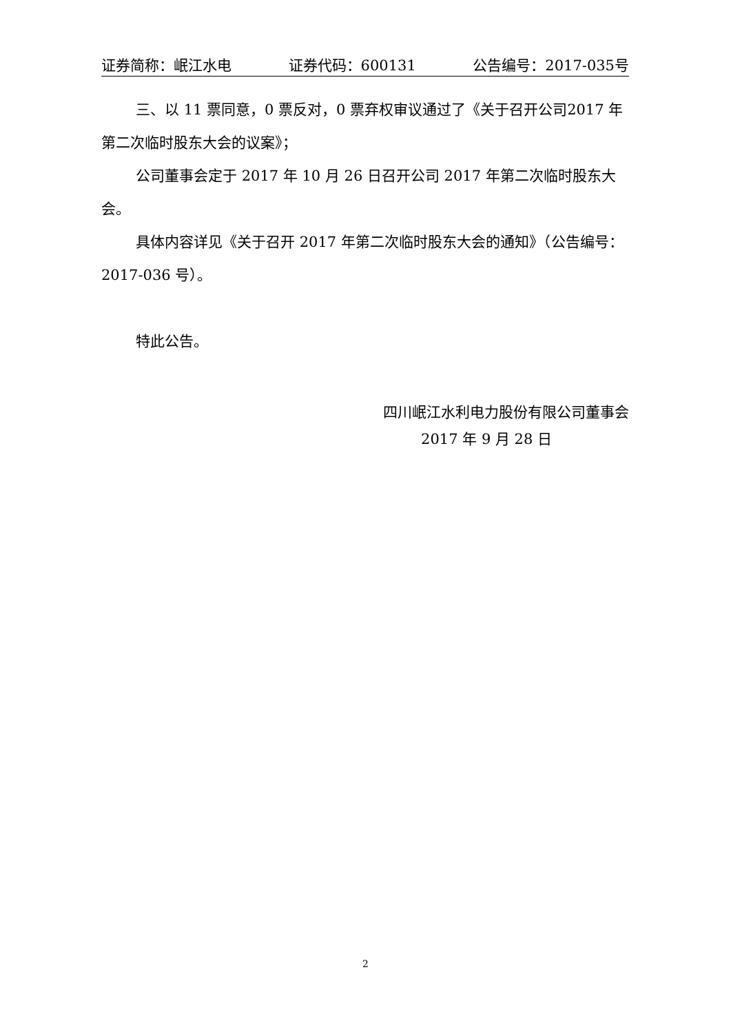证券简称：岷江水电 证券代码：600131 公告编号：2017-035号
三、以 11 票同意，0 票反对，0 票弃权审议通过了《关于召开公司2017 年第二次临时股东大会的议案》；
公司董事会定于 2017 年 10 月 26 日召开公司 2017 年第二次临时股东大会。
具体内容详见《关于召开 2017 年第二次临时股东大会的通知》（公告编号：2017-036 号）。
特此公告。
四川岷江水利电力股份有限公司董事会
2017 年 9 月 28 日
2